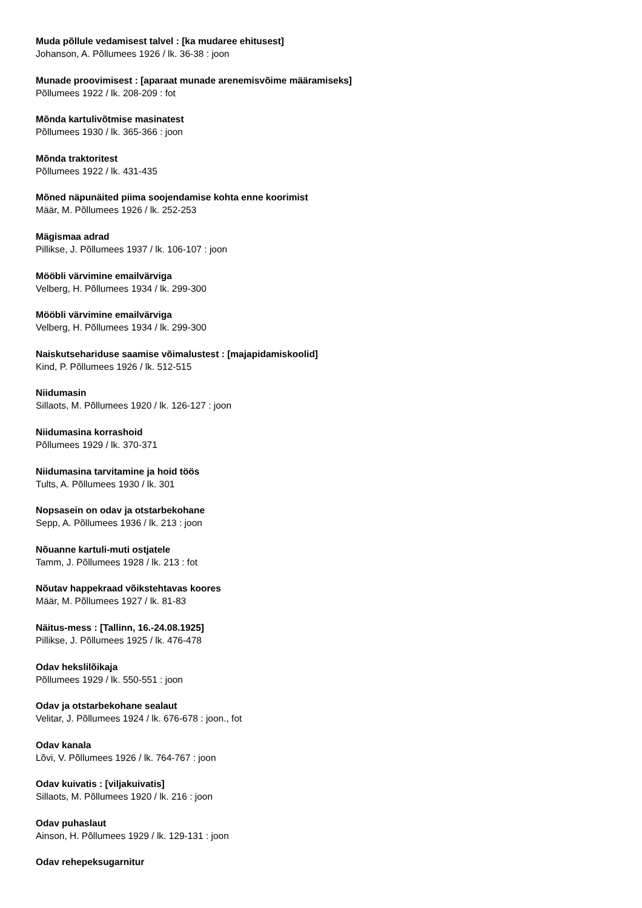Muda põllule vedamisest talvel : [ka mudaree ehitusest]
Johanson, A. Põllumees 1926 / lk. 36-38 : joon
Munade proovimisest : [aparaat munade arenemisvõime määramiseks]
Põllumees 1922 / lk. 208-209 : fot
Mõnda kartulivõtmise masinatest
Põllumees 1930 / lk. 365-366 : joon
Mõnda traktoritest
Põllumees 1922 / lk. 431-435
Mõned näpunäited piima soojendamise kohta enne koorimist
Määr, M. Põllumees 1926 / lk. 252-253
Mägismaa adrad
Pillikse, J. Põllumees 1937 / lk. 106-107 : joon
Mööbli värvimine emailvärviga
Velberg, H. Põllumees 1934 / lk. 299-300
Mööbli värvimine emailvärviga
Velberg, H. Põllumees 1934 / lk. 299-300
Naiskutsehariduse saamise võimalustest : [majapidamiskoolid]
Kind, P. Põllumees 1926 / lk. 512-515
Niidumasin
Sillaots, M. Põllumees 1920 / lk. 126-127 : joon
Niidumasina korrashoid
Põllumees 1929 / lk. 370-371
Niidumasina tarvitamine ja hoid töös
Tults, A. Põllumees 1930 / lk. 301
Nopsasein on odav ja otstarbekohane
Sepp, A. Põllumees 1936 / lk. 213 : joon
Nõuanne kartuli-muti ostjatele
Tamm, J. Põllumees 1928 / lk. 213 : fot
Nõutav happekraad võikstehtavas koores
Määr, M. Põllumees 1927 / lk. 81-83
Näitus-mess : [Tallinn, 16.-24.08.1925]
Pillikse, J. Põllumees 1925 / lk. 476-478
Odav hekslilõikaja
Põllumees 1929 / lk. 550-551 : joon
Odav ja otstarbekohane sealaut
Velitar, J. Põllumees 1924 / lk. 676-678 : joon., fot
Odav kanala
Lõvi, V. Põllumees 1926 / lk. 764-767 : joon
Odav kuivatis : [viljakuivatis]
Sillaots, M. Põllumees 1920 / lk. 216 : joon
Odav puhaslaut
Ainson, H. Põllumees 1929 / lk. 129-131 : joon
Odav rehepeksugarnitur